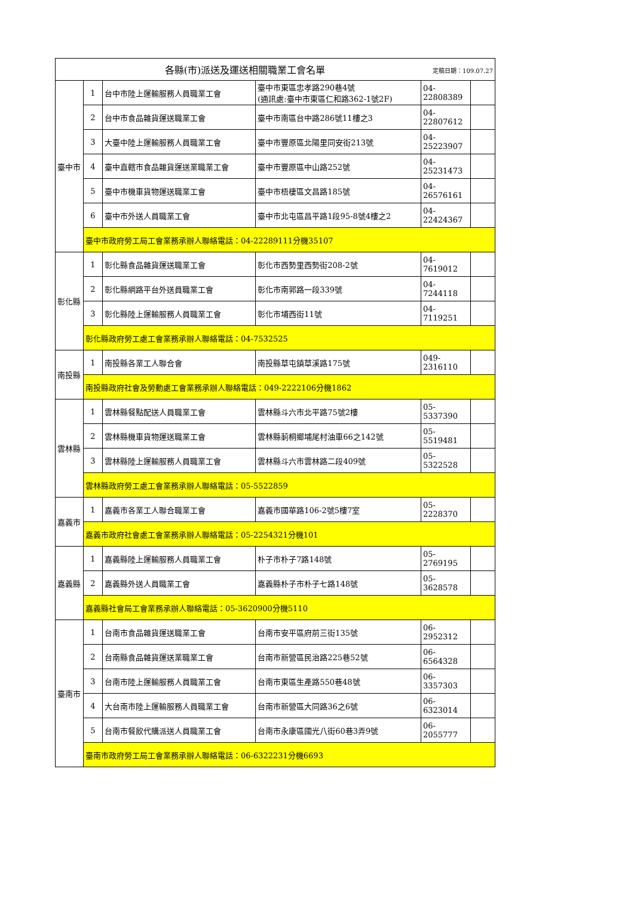| 定稿日期：109.07.27 各縣(市)派送及運送相關職業工會名單 | | | | | |
| --- | --- | --- | --- | --- | --- |
| 臺中市 | 1 | 台中市陸上運輸服務人員職業工會 | 臺中市東區忠孝路290巷4號 (通訊處:臺中市東區仁和路362-1號2F) | 04-22808389 | |
| | 2 | 台中市食品雜貨運送職業工會 | 臺中市南區台中路286號11樓之3 | 04-22807612 | |
| | 3 | 大臺中陸上運輸服務人員職業工會 | 臺中市豐原區北陽里同安街213號 | 04-25223907 | |
| | 4 | 臺中直轄市食品雜貨運送業職業工會 | 臺中市豐原區中山路252號 | 04-25231473 | |
| | 5 | 臺中市機車貨物運送職業工會 | 臺中市梧棲區文昌路185號 | 04-26576161 | |
| | 6 | 臺中市外送人員職業工會 | 臺中市北屯區昌平路1段95-8號4樓之2 | 04-22424367 | |
| | 臺中市政府勞工局工會業務承辦人聯絡電話：04-22289111分機35107 | | | | |
| 彰化縣 | 1 | 彰化縣食品雜貨運送職業工會 | 彰化市西勢里西勢街208-2號 | 04-7619012 | |
| | 2 | 彰化縣網路平台外送員職業工會 | 彰化市南郭路一段339號 | 04-7244118 | |
| | 3 | 彰化縣陸上運輸服務人員職業工會 | 彰化市埔西街11號 | 04-7119251 | |
| | 彰化縣政府勞工處工會業務承辦人聯絡電話：04-7532525 | | | | |
| 南投縣 | 1 | 南投縣各業工人聯合會 | 南投縣草屯鎮草溪路175號 | 049-2316110 | |
| | 南投縣政府社會及勞動處工會業務承辦人聯絡電話：049-2222106分機1862 | | | | |
| 雲林縣 | 1 | 雲林縣餐點配送人員職業工會 | 雲林縣斗六市北平路75號2樓 | 05-5337390 | |
| | 2 | 雲林縣機車貨物運送職業工會 | 雲林縣莿桐鄉埔尾村油車66之142號 | 05-5519481 | |
| | 3 | 雲林縣陸上運輸服務人員職業工會 | 雲林縣斗六市雲林路二段409號 | 05-5322528 | |
| | 雲林縣政府勞工處工會業務承辦人聯絡電話：05-5522859 | | | | |
| 嘉義市 | 1 | 嘉義市各業工人聯合職業工會 | 嘉義市國華路106-2號5樓7室 | 05-2228370 | |
| | 嘉義市政府社會處工會業務承辦人聯絡電話：05-2254321分機101 | | | | |
| 嘉義縣 | 1 | 嘉義縣陸上運輸服務人員職業工會 | 朴子市朴子7路148號 | 05-2769195 | |
| | 2 | 嘉義縣外送人員職業工會 | 嘉義縣朴子市朴子七路148號 | 05-3628578 | |
| | 嘉義縣社會局工會業務承辦人聯絡電話：05-3620900分機5110 | | | | |
| 臺南市 | 1 | 台南市食品雜貨運送職業工會 | 台南市安平區府前三街135號 | 06-2952312 | |
| | 2 | 台南縣食品雜貨運送業職業工會 | 台南市新營區民治路225巷52號 | 06-6564328 | |
| | 3 | 台南市陸上運輸服務人員職業工會 | 台南市東區生產路550巷48號 | 06-3357303 | |
| | 4 | 大台南市陸上運輸服務人員職業工會 | 台南市新營區大同路36之6號 | 06-6323014 | |
| | 5 | 台南市餐飲代購派送人員職業工會 | 台南市永康區國光八街60巷3弄9號 | 06-2055777 | |
| | 臺南市政府勞工局工會業務承辦人聯絡電話：06-6322231分機6693 | | | | |